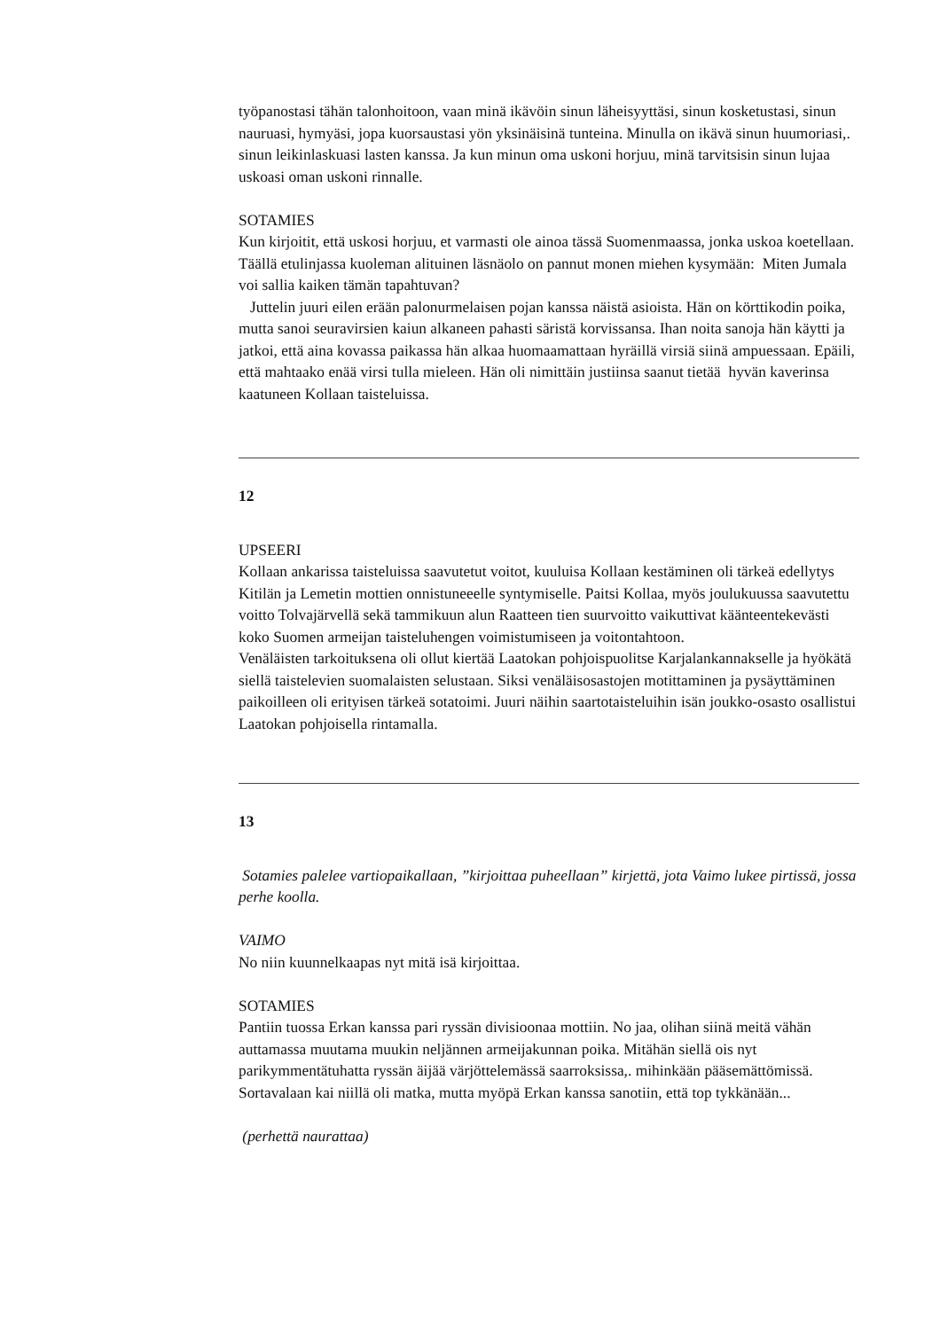työpanostasi tähän talonhoitoon, vaan minä ikävöin sinun läheisyyttäsi, sinun kosketustasi, sinun nauruasi, hymyäsi, jopa kuorsaustasi yön yksinäisinä tunteina. Minulla on ikävä sinun huumoriasi,. sinun leikinlaskuasi lasten kanssa. Ja kun minun oma uskoni horjuu, minä tarvitsisin sinun lujaa uskoasi oman uskoni rinnalle.
SOTAMIES
Kun kirjoitit, että uskosi horjuu, et varmasti ole ainoa tässä Suomenmaassa, jonka uskoa koetellaan. Täällä etulinjassa kuoleman alituinen läsnäolo on pannut monen miehen kysymään: Miten Jumala voi sallia kaiken tämän tapahtuvan?
Juttelin juuri eilen erään palonurmelaisen pojan kanssa näistä asioista. Hän on körttikodin poika, mutta sanoi seuravirsien kaiun alkaneen pahasti säristä korvissansa. Ihan noita sanoja hän käytti ja jatkoi, että aina kovassa paikassa hän alkaa huomaamattaan hyräillä virsiä siinä ampuessaan. Epäili, että mahtaako enää virsi tulla mieleen. Hän oli nimittäin justiinsa saanut tietää hyvän kaverinsa kaatuneen Kollaan taisteluissa.
12
UPSEERI
Kollaan ankarissa taisteluissa saavutetut voitot, kuuluisa Kollaan kestäminen oli tärkeä edellytys Kitilän ja Lemetin mottien onnistuneeelle syntymiselle. Paitsi Kollaa, myös joulukuussa saavutettu voitto Tolvajärvellä sekä tammikuun alun Raatteen tien suurvoitto vaikuttivat käänteentekevästi koko Suomen armeijan taisteluhengen voimistumiseen ja voitontahtoon.
Venäläisten tarkoituksena oli ollut kiertää Laatokan pohjoispuolitse Karjalankannakselle ja hyökätä siellä taistelevien suomalaisten selustaan. Siksi venäläisosastojen motittaminen ja pysäyttäminen paikoilleen oli erityisen tärkeä sotatoimi. Juuri näihin saartotaisteluihin isän joukko-osasto osallistui Laatokan pohjoisella rintamalla.
13
Sotamies palelee vartiopaikallaan, ”kirjoittaa puheellaan” kirjettä, jota Vaimo lukee pirtissä, jossa perhe koolla.
VAIMO
No niin kuunnelkaapas nyt mitä isä kirjoittaa.
SOTAMIES
Pantiin tuossa Erkan kanssa pari ryssän divisioonaa mottiin. No jaa, olihan siinä meitä vähän auttamassa muutama muukin neljännen armeijakunnan poika. Mitähän siellä ois nyt parikymmentätuhatta ryssän äijää värjöttelemässä saarroksissa,. mihinkään pääsemättömissä. Sortavalaan kai niillä oli matka, mutta myöpä Erkan kanssa sanotiin, että top tykkänään...
(perhettä naurattaa)